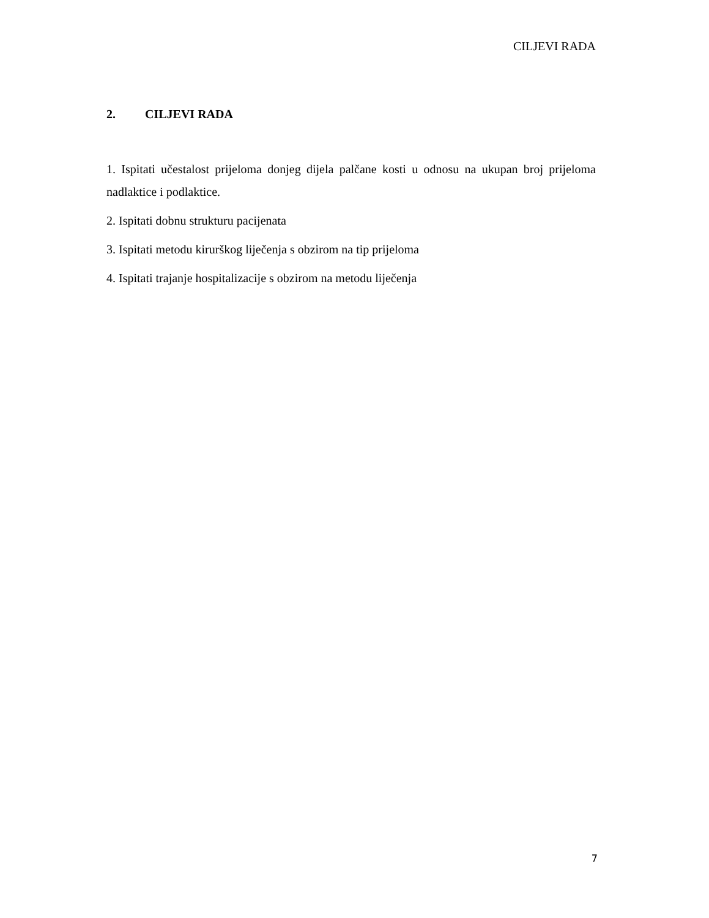CILJEVI RADA
2. CILJEVI RADA
1. Ispitati učestalost prijeloma donjeg dijela palčane kosti u odnosu na ukupan broj prijeloma nadlaktice i podlaktice.
2. Ispitati dobnu strukturu pacijenata
3. Ispitati metodu kirurškog liječenja s obzirom na tip prijeloma
4. Ispitati trajanje hospitalizacije s obzirom na metodu liječenja
7